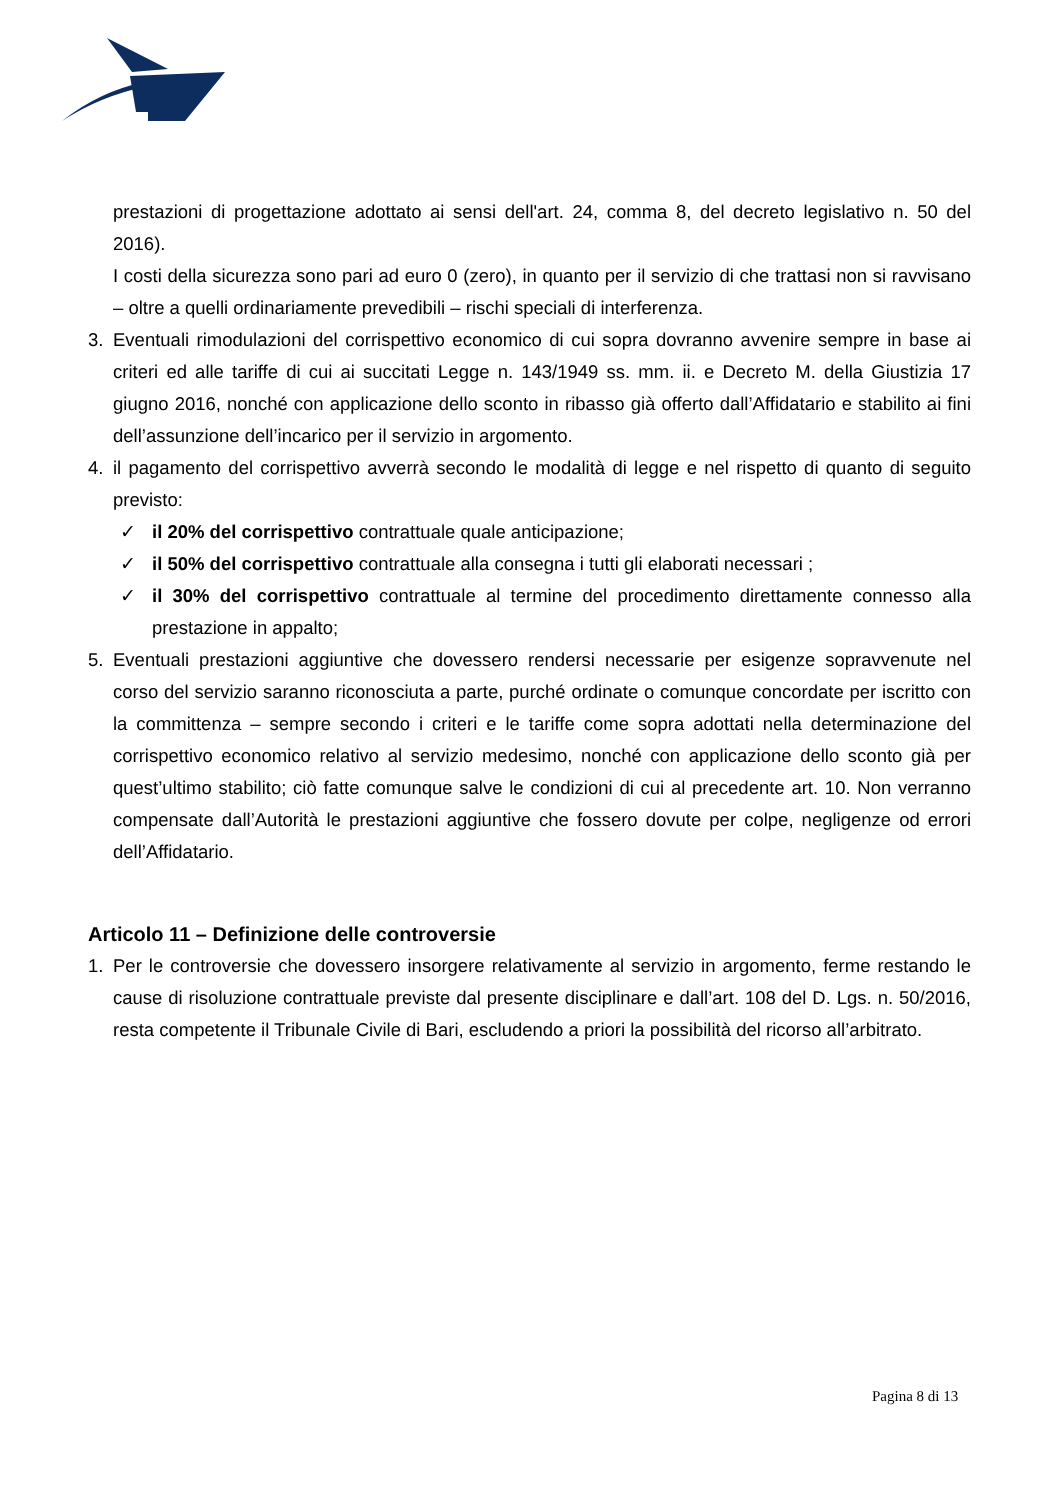prestazioni di progettazione adottato ai sensi dell'art. 24, comma 8, del decreto legislativo n. 50 del 2016).
I costi della sicurezza sono pari ad euro 0 (zero), in quanto per il servizio di che trattasi non si ravvisano – oltre a quelli ordinariamente prevedibili – rischi speciali di interferenza.
3. Eventuali rimodulazioni del corrispettivo economico di cui sopra dovranno avvenire sempre in base ai criteri ed alle tariffe di cui ai succitati Legge n. 143/1949 ss. mm. ii. e Decreto M. della Giustizia 17 giugno 2016, nonché con applicazione dello sconto in ribasso già offerto dall’Affidatario e stabilito ai fini dell’assunzione dell’incarico per il servizio in argomento.
4. il pagamento del corrispettivo avverrà secondo le modalità di legge e nel rispetto di quanto di seguito previsto:
✓ il 20% del corrispettivo contrattuale quale anticipazione;
✓ il 50% del corrispettivo contrattuale alla consegna i tutti gli elaborati necessari ;
✓ il 30% del corrispettivo contrattuale al termine del procedimento direttamente connesso alla prestazione in appalto;
5. Eventuali prestazioni aggiuntive che dovessero rendersi necessarie per esigenze sopravvenute nel corso del servizio saranno riconosciuta a parte, purché ordinate o comunque concordate per iscritto con la committenza – sempre secondo i criteri e le tariffe come sopra adottati nella determinazione del corrispettivo economico relativo al servizio medesimo, nonché con applicazione dello sconto già per quest’ultimo stabilito; ciò fatte comunque salve le condizioni di cui al precedente art. 10. Non verranno compensate dall’Autorità le prestazioni aggiuntive che fossero dovute per colpe, negligenze od errori dell’Affidatario.
Articolo 11 – Definizione delle controversie
1. Per le controversie che dovessero insorgere relativamente al servizio in argomento, ferme restando le cause di risoluzione contrattuale previste dal presente disciplinare e dall’art. 108 del D. Lgs. n. 50/2016, resta competente il Tribunale Civile di Bari, escludendo a priori la possibilità del ricorso all’arbitrato.
Pagina 8 di 13